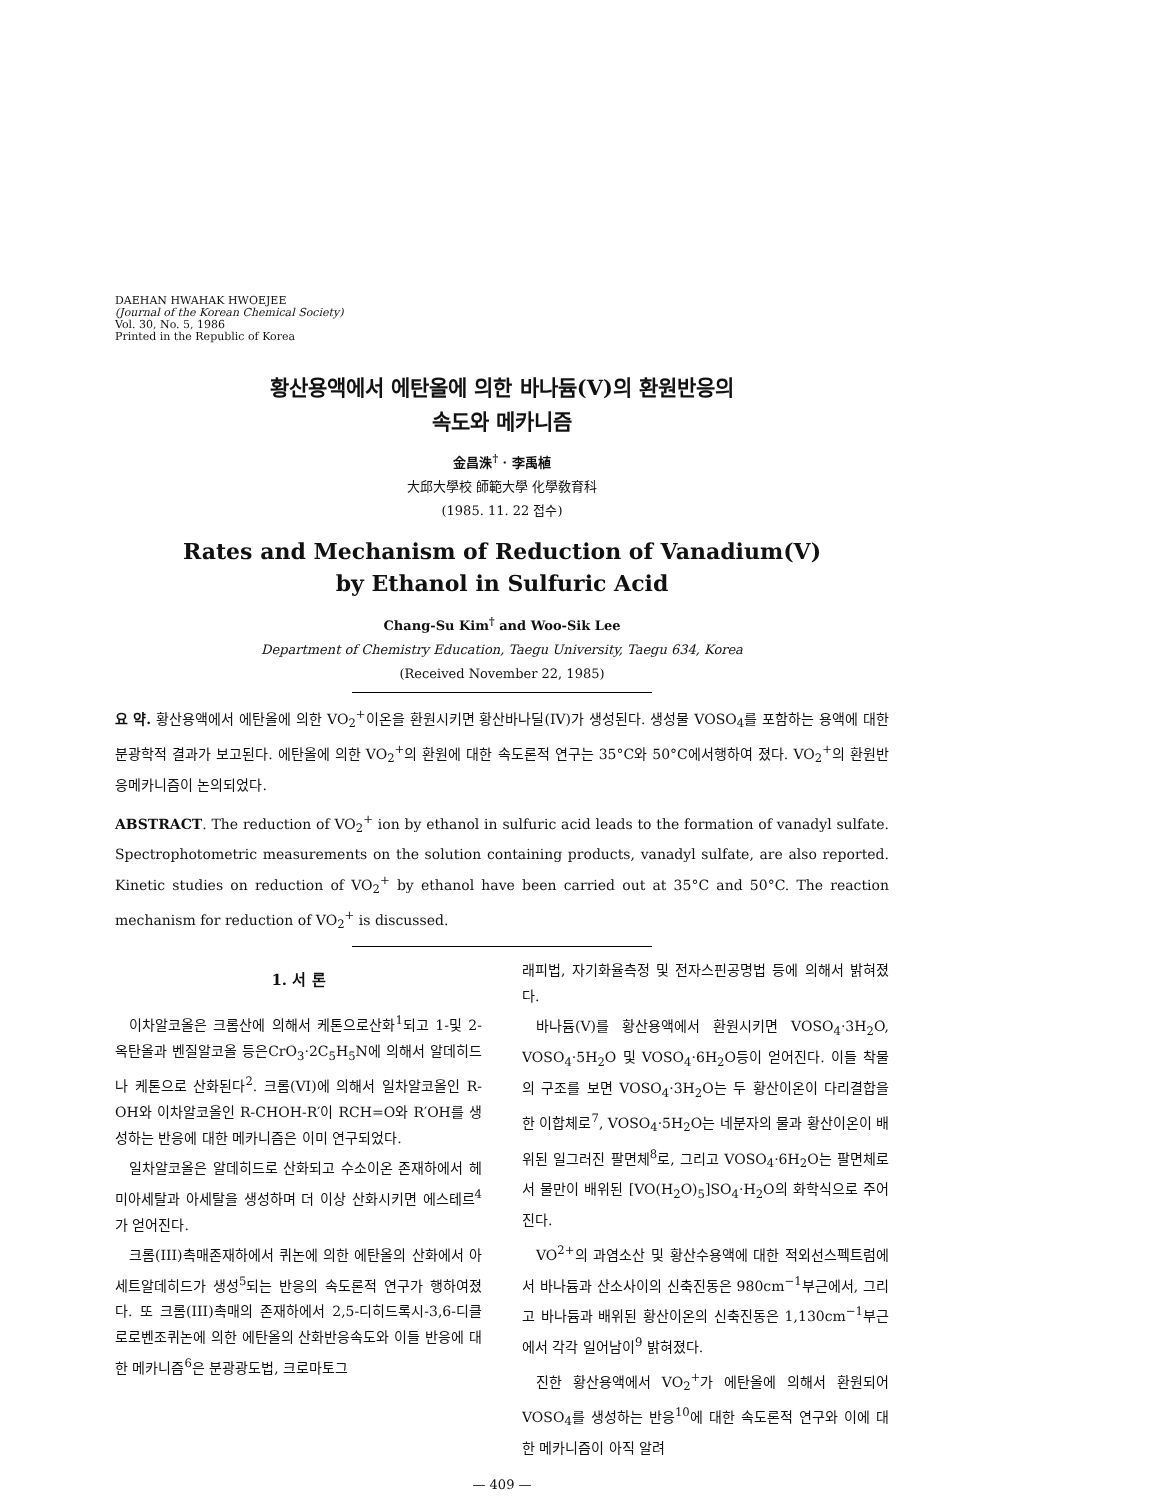DAEHAN HWAHAK HWOEJEE
(Journal of the Korean Chemical Society)
Vol. 30, No. 5, 1986
Printed in the Republic of Korea
황산용액에서 에탄올에 의한 바나듐(V)의 환원반응의
속도와 메카니즘
金昌洙<sup>†</sup> · 李禹植
大邱大學校 師範大學 化學敎育科
(1985. 11. 22 접수)
Rates and Mechanism of Reduction of Vanadium(V)
by Ethanol in Sulfuric Acid
Chang-Su Kim<sup>†</sup> and Woo-Sik Lee
Department of Chemistry Education, Taegu University, Taegu 634, Korea
(Received November 22, 1985)
요 약. 황산용액에서 에탄올에 의한 VO<sub>2</sub><sup>+</sup>이온을 환원시키면 황산바나딜(IV)가 생성된다. 생성물 VOSO<sub>4</sub>를 포함하는 용액에 대한 분광학적 결과가 보고된다. 에탄올에 의한 VO<sub>2</sub><sup>+</sup>의 환원에 대한 속도론적 연구는 35°C와 50°C에서행하여 졌다. VO<sub>2</sub><sup>+</sup>의 환원반응메카니즘이 논의되었다.
ABSTRACT. The reduction of VO<sub>2</sub><sup>+</sup> ion by ethanol in sulfuric acid leads to the formation of vanadyl sulfate. Spectrophotometric measurements on the solution containing products, vanadyl sulfate, are also reported. Kinetic studies on reduction of VO<sub>2</sub><sup>+</sup> by ethanol have been carried out at 35°C and 50°C. The reaction mechanism for reduction of VO<sub>2</sub><sup>+</sup> is discussed.
1. 서 론
이차알코올은 크롬산에 의해서 케톤으로산화<sup>1</sup>되고 1-및 2-옥탄올과 벤질알코올 등은CrO<sub>3</sub>·2C<sub>5</sub>H<sub>5</sub>N에 의해서 알데히드나 케톤으로 산화된다<sup>2</sup>. 크롬(VI)에 의해서 일차알코올인 R-OH와 이차알코올인 R-CHOH-R′이 RCH=O와 R′OH를 생성하는 반응에 대한 메카니즘은 이미 연구되었다.
일차알코올은 알데히드로 산화되고 수소이온 존재하에서 헤미아세탈과 아세탈을 생성하며 더 이상 산화시키면 에스테르<sup>4</sup>가 얻어진다.
크롬(III)촉매존재하에서 퀴논에 의한 에탄올의 산화에서 아세트알데히드가 생성<sup>5</sup>되는 반응의 속도론적 연구가 행하여졌다. 또 크롬(III)촉매의 존재하에서 2,5-디히드록시-3,6-디클로로벤조퀴논에 의한 에탄올의 산화반응속도와 이들 반응에 대한 메카니즘<sup>6</sup>은 분광광도법, 크로마토그
래피법, 자기화율측정 및 전자스핀공명법 등에 의해서 밝혀졌다.
바나듐(V)를 황산용액에서 환원시키면 VOSO<sub>4</sub>·3H<sub>2</sub>O, VOSO<sub>4</sub>·5H<sub>2</sub>O 및 VOSO<sub>4</sub>·6H<sub>2</sub>O등이 얻어진다. 이들 착물의 구조를 보면 VOSO<sub>4</sub>·3H<sub>2</sub>O는 두 황산이온이 다리결합을 한 이합체로<sup>7</sup>, VOSO<sub>4</sub>·5H<sub>2</sub>O는 네분자의 물과 황산이온이 배위된 일그러진 팔면체<sup>8</sup>로, 그리고 VOSO<sub>4</sub>·6H<sub>2</sub>O는 팔면체로서 물만이 배위된 [VO(H<sub>2</sub>O)<sub>5</sub>]SO<sub>4</sub>·H<sub>2</sub>O의 화학식으로 주어진다.
VO<sup>2+</sup>의 과염소산 및 황산수용액에 대한 적외선스펙트럼에서 바나듐과 산소사이의 신축진동은 980cm<sup>−1</sup>부근에서, 그리고 바나듐과 배위된 황산이온의 신축진동은 1,130cm<sup>−1</sup>부근에서 각각 일어남이<sup>9</sup> 밝혀졌다.
진한 황산용액에서 VO<sub>2</sub><sup>+</sup>가 에탄올에 의해서 환원되어 VOSO<sub>4</sub>를 생성하는 반응<sup>10</sup>에 대한 속도론적 연구와 이에 대한 메카니즘이 아직 알려
— 409 —